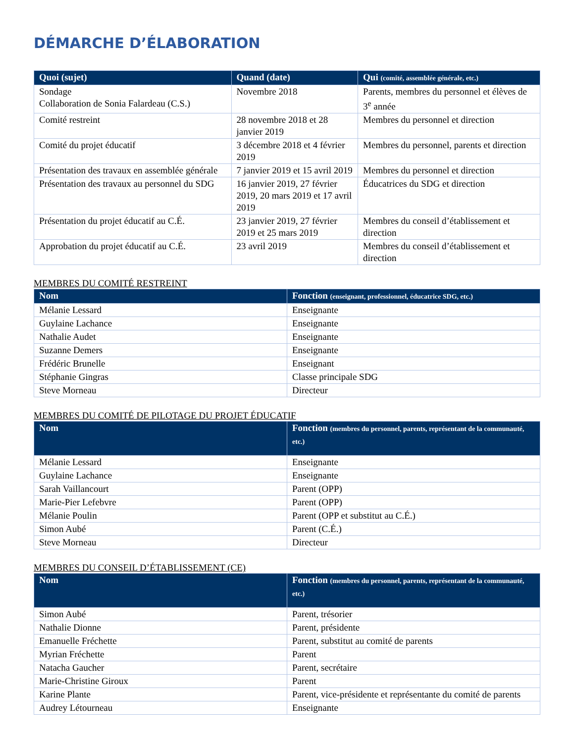DÉMARCHE D’ÉLABORATION
| Quoi (sujet) | Quand (date) | Qui (comité, assemblée générale, etc.) |
| --- | --- | --- |
| Sondage Collaboration de Sonia Falardeau (C.S.) | Novembre 2018 | Parents, membres du personnel et élèves de 3<sup>e</sup> année |
| Comité restreint | 28 novembre 2018 et 28 janvier 2019 | Membres du personnel et direction |
| Comité du projet éducatif | 3 décembre 2018 et 4 février 2019 | Membres du personnel, parents et direction |
| Présentation des travaux en assemblée générale | 7 janvier 2019 et 15 avril 2019 | Membres du personnel et direction |
| Présentation des travaux au personnel du SDG | 16 janvier 2019, 27 février 2019, 20 mars 2019 et 17 avril 2019 | Éducatrices du SDG et direction |
| Présentation du projet éducatif au C.É. | 23 janvier 2019, 27 février 2019 et 25 mars 2019 | Membres du conseil d’établissement et direction |
| Approbation du projet éducatif au C.É. | 23 avril 2019 | Membres du conseil d’établissement et direction |
MEMBRES DU COMITÉ RESTREINT
| Nom | Fonction (enseignant, professionnel, éducatrice SDG, etc.) |
| --- | --- |
| Mélanie Lessard | Enseignante |
| Guylaine Lachance | Enseignante |
| Nathalie Audet | Enseignante |
| Suzanne Demers | Enseignante |
| Frédéric Brunelle | Enseignant |
| Stéphanie Gingras | Classe principale SDG |
| Steve Morneau | Directeur |
MEMBRES DU COMITÉ DE PILOTAGE DU PROJET ÉDUCATIF
| Nom | Fonction (membres du personnel, parents, représentant de la communauté, etc.) |
| --- | --- |
| Mélanie Lessard | Enseignante |
| Guylaine Lachance | Enseignante |
| Sarah Vaillancourt | Parent (OPP) |
| Marie-Pier Lefebvre | Parent (OPP) |
| Mélanie Poulin | Parent (OPP et substitut au C.É.) |
| Simon Aubé | Parent (C.É.) |
| Steve Morneau | Directeur |
MEMBRES DU CONSEIL D’ÉTABLISSEMENT (CE)
| Nom | Fonction (membres du personnel, parents, représentant de la communauté, etc.) |
| --- | --- |
| Simon Aubé | Parent, trésorier |
| Nathalie Dionne | Parent, présidente |
| Emanuelle Fréchette | Parent, substitut au comité de parents |
| Myrian Fréchette | Parent |
| Natacha Gaucher | Parent, secrétaire |
| Marie-Christine Giroux | Parent |
| Karine Plante | Parent, vice-présidente et représentante du comité de parents |
| Audrey Létourneau | Enseignante |